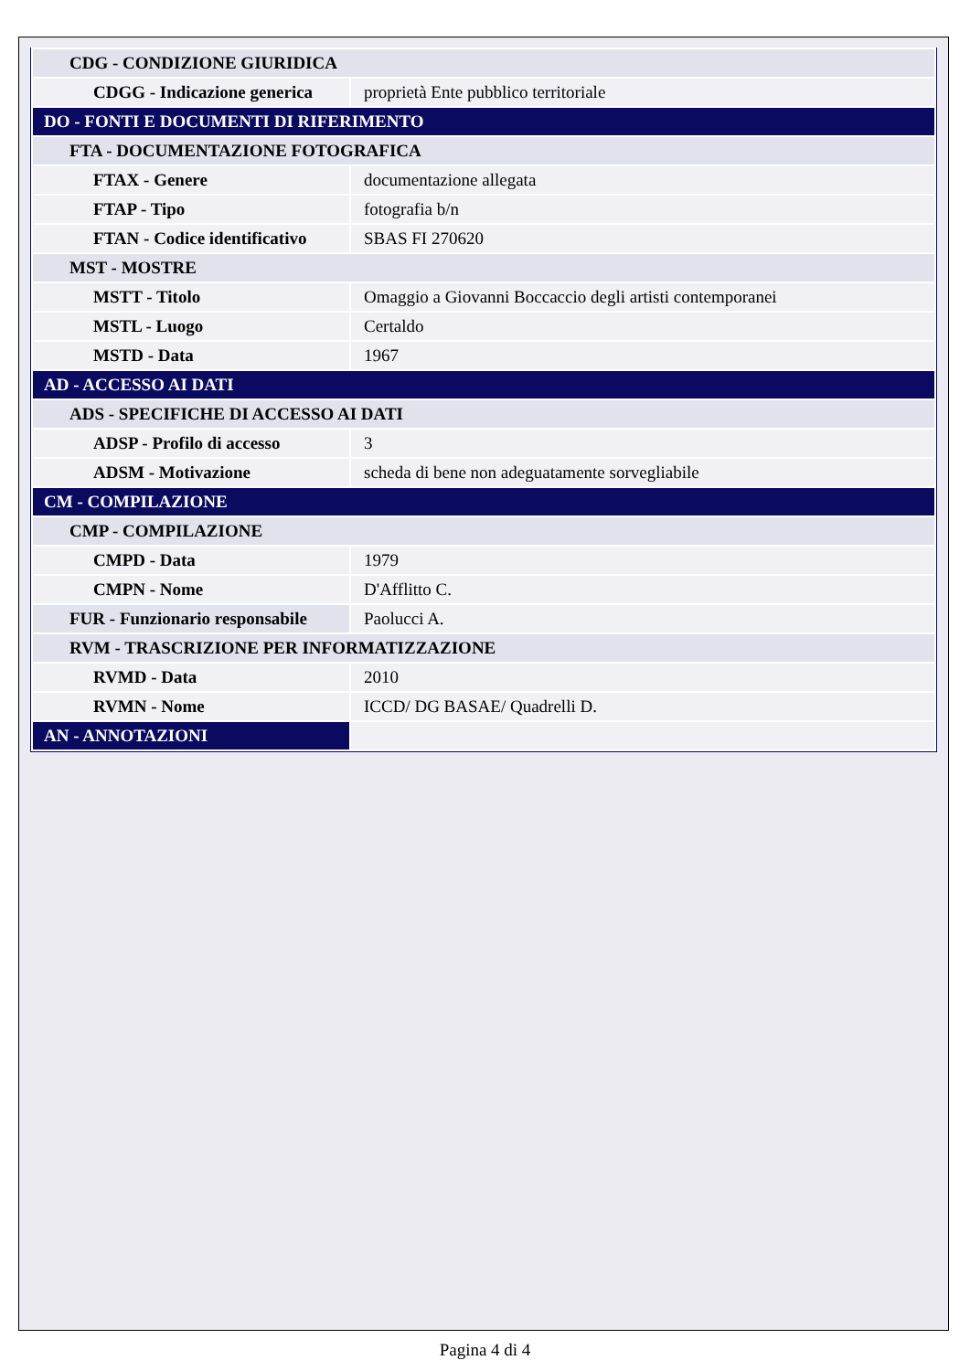| CDG - CONDIZIONE GIURIDICA | |
| CDGG - Indicazione generica | proprietà Ente pubblico territoriale |
| DO - FONTI E DOCUMENTI DI RIFERIMENTO | |
| FTA - DOCUMENTAZIONE FOTOGRAFICA | |
| FTAX - Genere | documentazione allegata |
| FTAP - Tipo | fotografia b/n |
| FTAN - Codice identificativo | SBAS FI 270620 |
| MST - MOSTRE | |
| MSTT - Titolo | Omaggio a Giovanni Boccaccio degli artisti contemporanei |
| MSTL - Luogo | Certaldo |
| MSTD - Data | 1967 |
| AD - ACCESSO AI DATI | |
| ADS - SPECIFICHE DI ACCESSO AI DATI | |
| ADSP - Profilo di accesso | 3 |
| ADSM - Motivazione | scheda di bene non adeguatamente sorvegliabile |
| CM - COMPILAZIONE | |
| CMP - COMPILAZIONE | |
| CMPD - Data | 1979 |
| CMPN - Nome | D'Afflitto C. |
| FUR - Funzionario responsabile | Paolucci A. |
| RVM - TRASCRIZIONE PER INFORMATIZZAZIONE | |
| RVMD - Data | 2010 |
| RVMN - Nome | ICCD/ DG BASAE/ Quadrelli D. |
| AN - ANNOTAZIONI | |
Pagina 4 di 4